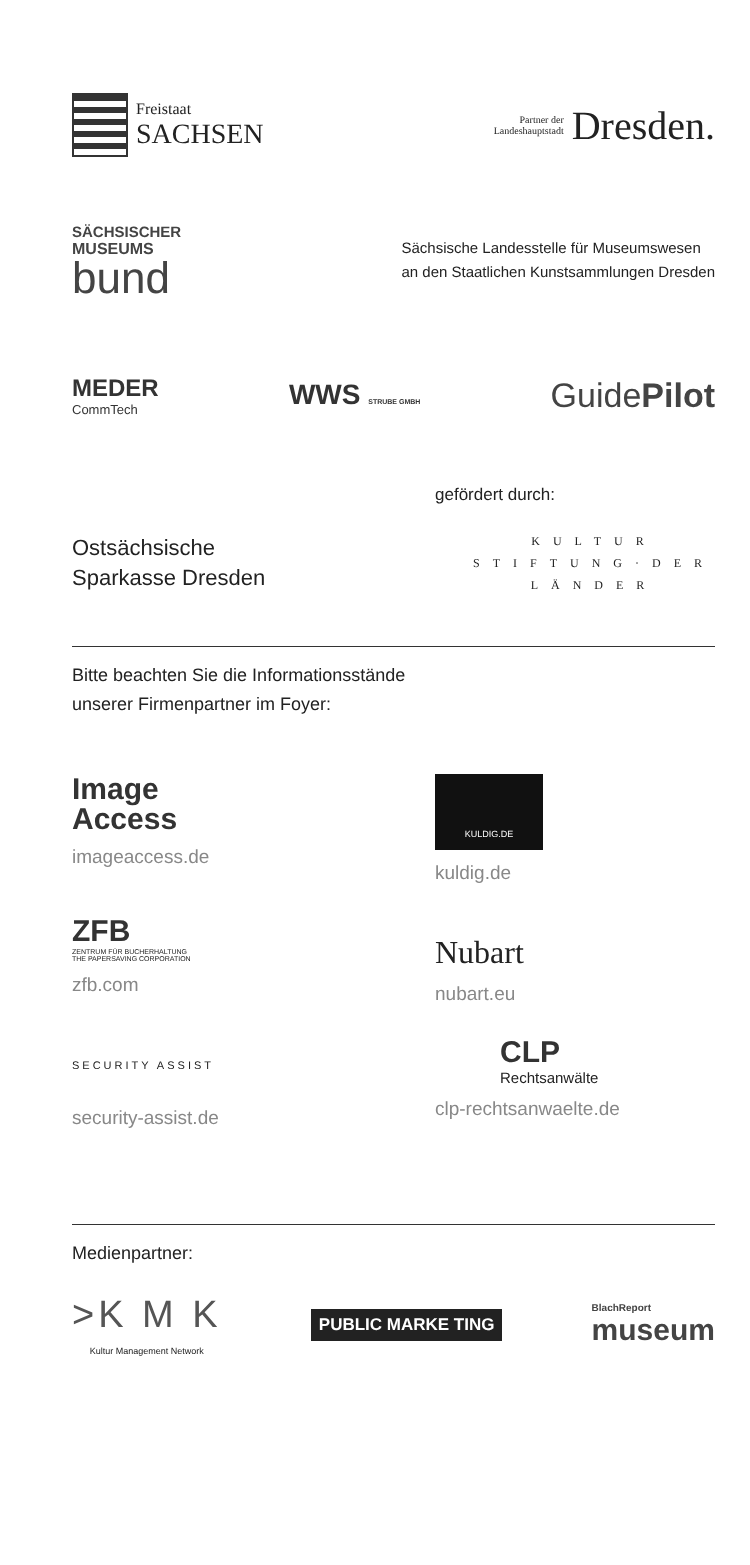Freistaat
SACHSEN
Partner der
Landeshauptstadt
Dresden.
SÄCHSISCHER
MUSEUMS
bund
Sächsische Landesstelle für Museumswesen
an den Staatlichen Kunstsammlungen Dresden
MEDER
CommTech
WWS STRUBE GMBH
GuidePilot
gefördert durch:
Ostsächsische
Sparkasse Dresden
KULTUR
STIFTUNG·DER
LÄNDER
Bitte beachten Sie die Informationsstände
unserer Firmenpartner im Foyer:
Image
Access
imageaccess.de
KULDIG.DE
kuldig.de
ZFB
ZENTRUM FÜR BUCHERHALTUNG
THE PAPERSAVING CORPORATION
zfb.com
Nubart
nubart.eu
SECURITY ASSIST
security-assist.de
CLP
Rechtsanwälte
clp-rechtsanwaelte.de
Medienpartner:
>K M K
Kultur Management Network
PUBLIC MARKE TING
BlachReport
museum